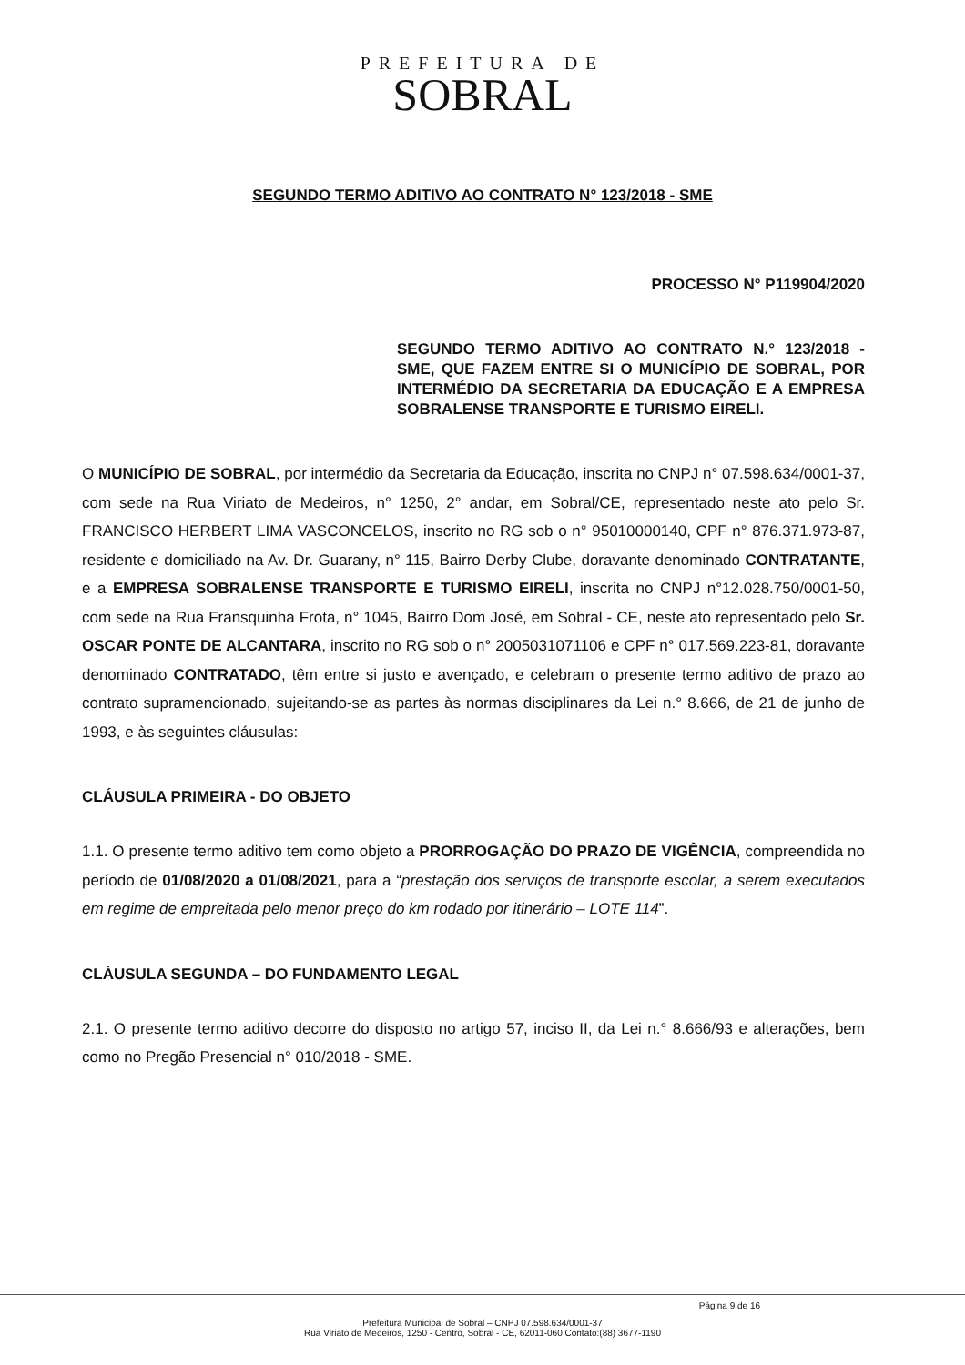PREFEITURA DE
SOBRAL
SEGUNDO TERMO ADITIVO AO CONTRATO N° 123/2018 - SME
PROCESSO N° P119904/2020
SEGUNDO TERMO ADITIVO AO CONTRATO N.° 123/2018 - SME, QUE FAZEM ENTRE SI O MUNICÍPIO DE SOBRAL, POR INTERMÉDIO DA SECRETARIA DA EDUCAÇÃO E A EMPRESA SOBRALENSE TRANSPORTE E TURISMO EIRELI.
O MUNICÍPIO DE SOBRAL, por intermédio da Secretaria da Educação, inscrita no CNPJ n° 07.598.634/0001-37, com sede na Rua Viriato de Medeiros, n° 1250, 2° andar, em Sobral/CE, representado neste ato pelo Sr. FRANCISCO HERBERT LIMA VASCONCELOS, inscrito no RG sob o n° 95010000140, CPF n° 876.371.973-87, residente e domiciliado na Av. Dr. Guarany, n° 115, Bairro Derby Clube, doravante denominado CONTRATANTE, e a EMPRESA SOBRALENSE TRANSPORTE E TURISMO EIRELI, inscrita no CNPJ n°12.028.750/0001-50, com sede na Rua Fransquinha Frota, n° 1045, Bairro Dom José, em Sobral - CE, neste ato representado pelo Sr. OSCAR PONTE DE ALCANTARA, inscrito no RG sob o n° 2005031071106 e CPF n° 017.569.223-81, doravante denominado CONTRATADO, têm entre si justo e avençado, e celebram o presente termo aditivo de prazo ao contrato supramencionado, sujeitando-se as partes às normas disciplinares da Lei n.° 8.666, de 21 de junho de 1993, e às seguintes cláusulas:
CLÁUSULA PRIMEIRA - DO OBJETO
1.1. O presente termo aditivo tem como objeto a PRORROGAÇÃO DO PRAZO DE VIGÊNCIA, compreendida no período de 01/08/2020 a 01/08/2021, para a “prestação dos serviços de transporte escolar, a serem executados em regime de empreitada pelo menor preço do km rodado por itinerário – LOTE 114”.
CLÁUSULA SEGUNDA – DO FUNDAMENTO LEGAL
2.1. O presente termo aditivo decorre do disposto no artigo 57, inciso II, da Lei n.° 8.666/93 e alterações, bem como no Pregão Presencial n° 010/2018 - SME.
Página 9 de 16
Prefeitura Municipal de Sobral – CNPJ 07.598.634/0001-37
Rua Viriato de Medeiros, 1250 - Centro, Sobral - CE, 62011-060 Contato:(88) 3677-1190